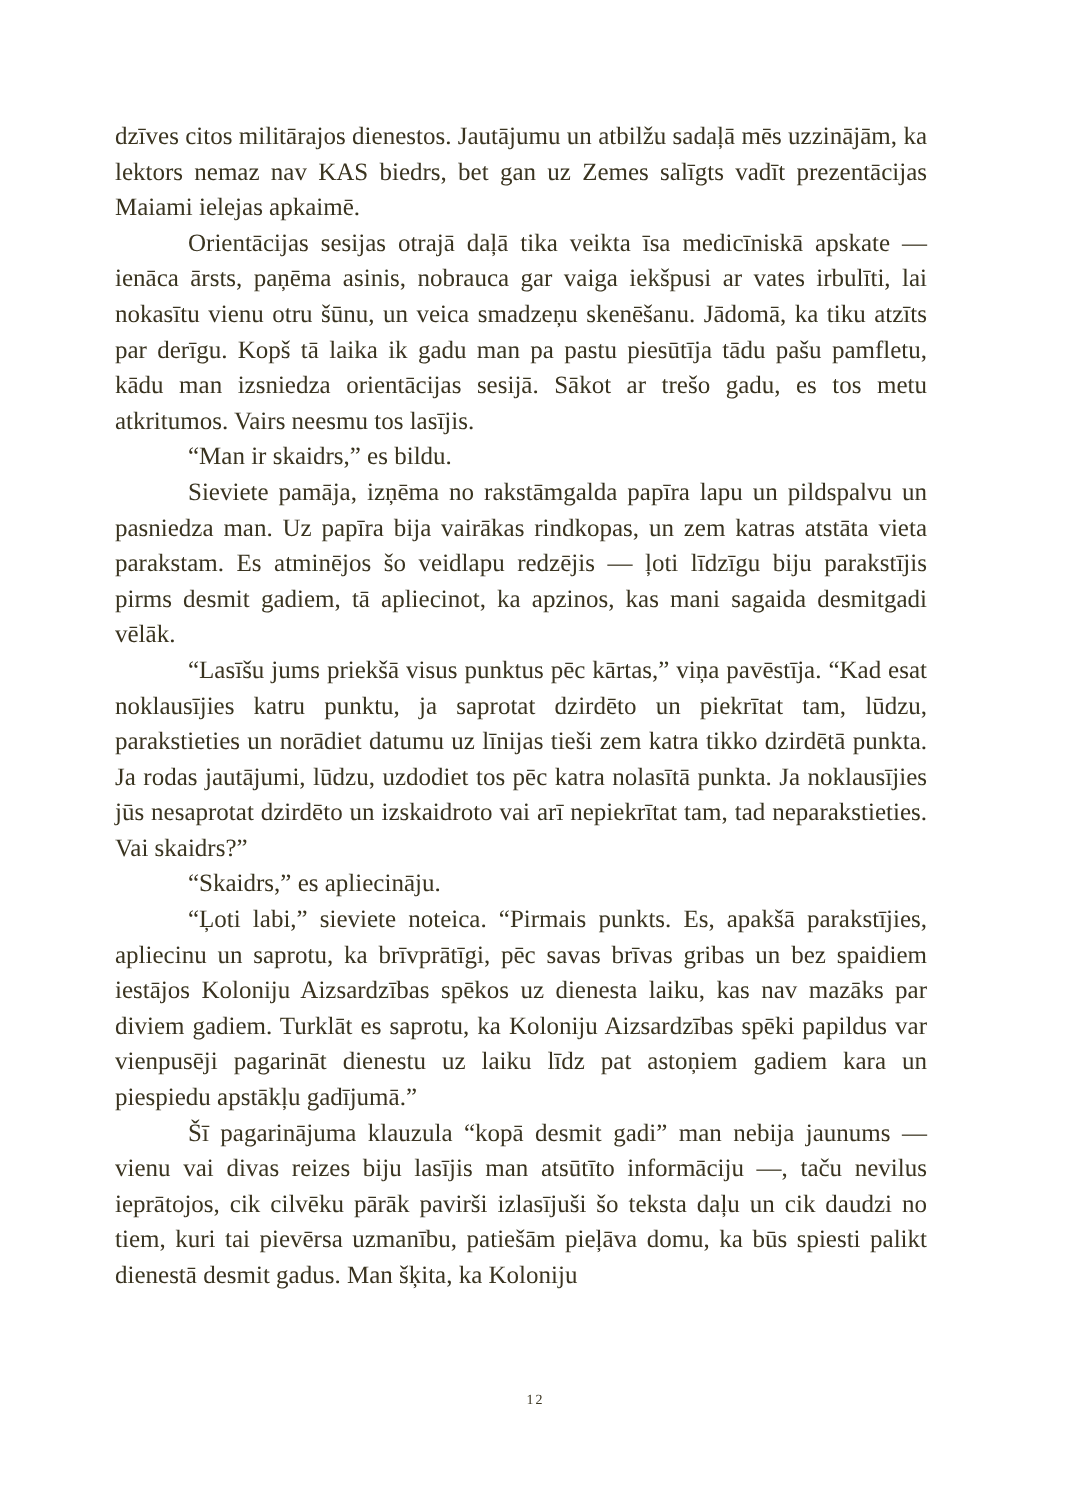dzīves citos militārajos dienestos. Jautājumu un atbilžu sadaļā mēs uzzinājām, ka lektors nemaz nav KAS biedrs, bet gan uz Zemes salīgts vadīt prezentācijas Maiami ielejas apkaimē.
Orientācijas sesijas otrajā daļā tika veikta īsa medicīniskā apskate — ienāca ārsts, paņēma asinis, nobrauca gar vaiga iekšpusi ar vates irbulīti, lai nokasītu vienu otru šūnu, un veica smadzeņu skenēšanu. Jādomā, ka tiku atzīts par derīgu. Kopš tā laika ik gadu man pa pastu piesūtīja tādu pašu pamfletu, kādu man izsniedza orientācijas sesijā. Sākot ar trešo gadu, es tos metu atkritumos. Vairs neesmu tos lasījis.
“Man ir skaidrs,” es bildu.
Sieviete pamāja, izņēma no rakstāmgalda papīra lapu un pildspalvu un pasniedza man. Uz papīra bija vairākas rindkopas, un zem katras atstāta vieta parakstam. Es atminējos šo veidlapu redzējis — ļoti līdzīgu biju parakstījis pirms desmit gadiem, tā apliecinot, ka apzinos, kas mani sagaida desmitgadi vēlāk.
“Lasīšu jums priekšā visus punktus pēc kārtas,” viņa pavēstīja. “Kad esat noklausījies katru punktu, ja saprotat dzirdēto un piekrītat tam, lūdzu, parakstieties un norādiet datumu uz līnijas tieši zem katra tikko dzirdētā punkta. Ja rodas jautājumi, lūdzu, uzdodiet tos pēc katra nolasītā punkta. Ja noklausījies jūs nesaprotat dzirdēto un izskaidroto vai arī nepiekrītat tam, tad neparakstieties. Vai skaidrs?”
“Skaidrs,” es apliecināju.
“Ļoti labi,” sieviete noteica. “Pirmais punkts. Es, apakšā parakstījies, apliecinu un saprotu, ka brīvprātīgi, pēc savas brīvas gribas un bez spaidiem iestājos Koloniju Aizsardzības spēkos uz dienesta laiku, kas nav mazāks par diviem gadiem. Turklāt es saprotu, ka Koloniju Aizsardzības spēki papildus var vienpusēji pagarināt dienestu uz laiku līdz pat astoņiem gadiem kara un piespiedu apstākļu gadījumā.”
Šī pagarinājuma klauzula “kopā desmit gadi” man nebija jaunums — vienu vai divas reizes biju lasījis man atsūtīto informāciju —, taču nevilus ieprātojos, cik cilvēku pārāk pavirši izlasījuši šo teksta daļu un cik daudzi no tiem, kuri tai pievērsa uzmanību, patiešām pieļāva domu, ka būs spiesti palikt dienestā desmit gadus. Man šķita, ka Koloniju
12